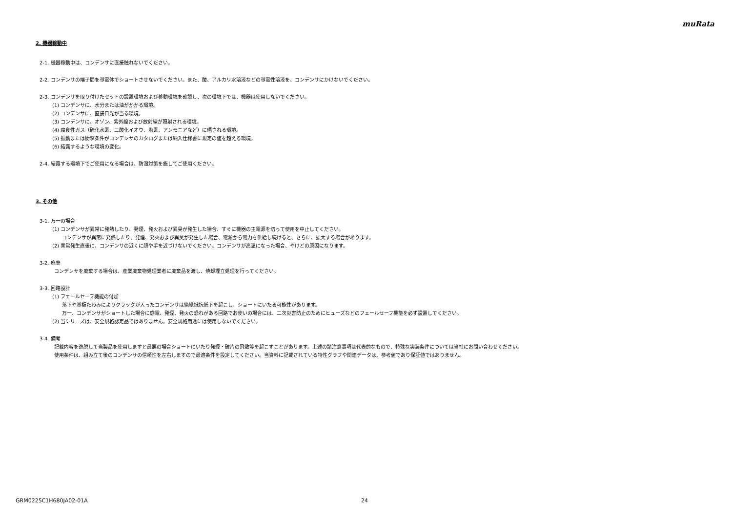muRata
2. 機器稼動中
2-1. 機器稼動中は、コンデンサに直接触れないでください。
2-2. コンデンサの端子間を導電体でショートさせないでください。また、酸、アルカリ水溶液などの導電性溶液を、コンデンサにかけないでください。
2-3. コンデンサを取り付けたセットの設置環境および移動環境を確認し、次の環境下では、機器は使用しないでください。
(1) コンデンサに、水分または油がかかる環境。
(2) コンデンサに、直接日光が当る環境。
(3) コンデンサに、オゾン、紫外線および放射線が照射される環境。
(4) 腐食性ガス（硫化水素、二酸化イオウ、塩素、アンモニアなど）に晒される環境。
(5) 振動または衝撃条件がコンデンサのカタログまたは納入仕様書に規定の値を超える環境。
(6) 結露するような環境の変化。
2-4. 結露する環境下でご使用になる場合は、防湿対策を施してご使用ください。
3. その他
3-1. 万一の場合
(1) コンデンサが異常に発熱したり、発煙、発火および異臭が発生した場合、すぐに機器の主電源を切って使用を中止してください。
コンデンサが異常に発熱したり、発煙、発火および異臭が発生した場合、電源から電力を供給し続けると、さらに、拡大する場合があります。
(2) 異常発生直後に、コンデンサの近くに顔や手を近づけないでください。コンデンサが高温になった場合、やけどの原因になります。
3-2. 廃棄
コンデンサを廃棄する場合は、産業廃棄物処理業者に廃棄品を渡し、焼却埋立処理を行ってください。
3-3. 回路設計
(1) フェールセーフ機能の付加
落下や基板たわみによりクラックが入ったコンデンサは絶縁抵抗低下を起こし、ショートにいたる可能性があります。
万一、コンデンサがショートした場合に感電、発煙、発火の恐れがある回路でお使いの場合には、二次災害防止のためにヒューズなどのフェールセーフ機能を必ず設置してください。
(2) 当シリーズは、安全規格認定品ではありません。安全規格用途には使用しないでください。
3-4. 備考
記載内容を逸脱して当製品を使用しますと最悪の場合ショートにいたり発煙・破片の飛散等を起こすことがあります。上述の諸注意事項は代表的なもので、特殊な実装条件については当社にお問い合わせください。
使用条件は、組み立て後のコンデンサの信頼性を左右しますので最適条件を設定してください。当資料に記載されている特性グラフや関連データは、参考値であり保証値ではありません。
GRM0225C1H680JA02-01A 24